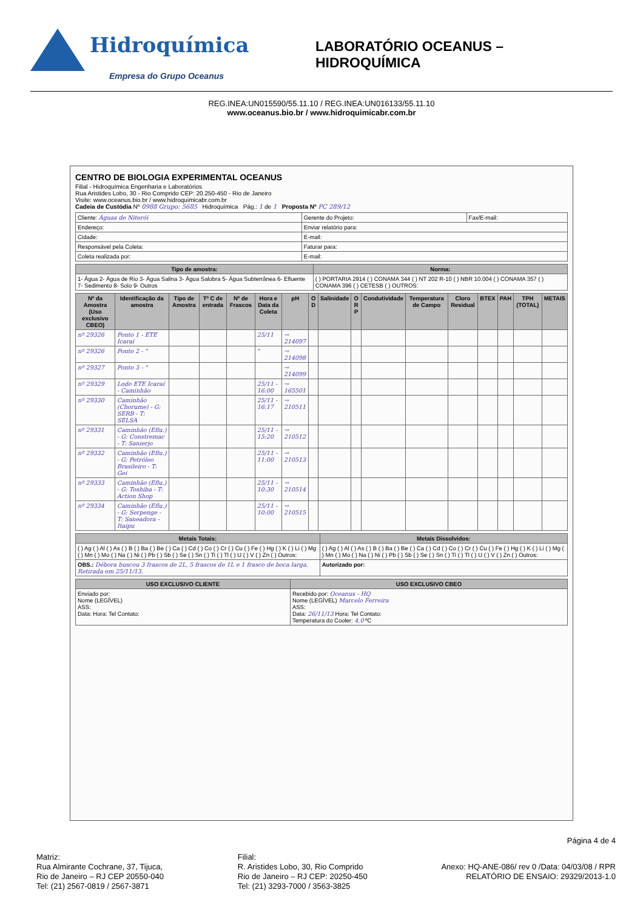Hidroquímica
Empresa do Grupo Oceanus
LABORATÓRIO OCEANUS – HIDROQUÍMICA
REG.INEA:UN015590/55.11.10 / REG.INEA:UN016133/55.11.10
www.oceanus.bio.br / www.hidroquimicabr.com.br
CENTRO DE BIOLOGIA EXPERIMENTAL OCEANUS
Filial - Hidroquímica Engenharia e Laboratórios
Rua Aristides Lobo, 30 - Rio Comprido CEP: 20.250-450 - Rio de Janeiro
Visite: www.oceanus.bio.br / www.hidroquimicabr.com.br
Cadeia de Custódia Nº 0988 Grupo: 5685 Hidroquímica Pág.: 1 de 1 Proposta Nº PC 289/12
| Cliente: Águas de Niterói | Gerente do Projeto: | Fax/E-mail: |
| Endereço: | Enviar relatório para: | |
| Cidade: | E-mail: | |
| Responsável pela Coleta: | Faturar para: | |
| Coleta realizada por: | E-mail: | |
| Tipo de amostra: | Norma: |
| --- | --- |
| 1- Água 2- Água de Rio 3- Água Salina 3- Água Salobra 5- Água Subterrânea 6- Efluente 7- Sedimento 8- Solo 9- Outros | ( ) PORTARIA 2914 ( ) CONAMA 344 ( ) NT 202 R-10 ( ) NBR 10.004 ( ) CONAMA 357 ( ) CONAMA 396 ( ) CETESB ( ) OUTROS: |
| Nº da Amostra (Uso exclusivo CBEO) | Identificação da amostra | Tipo de Amostra | Tº C de entrada | Nº de Frascos | Hora e Data da Coleta | pH | O D | Salinidade | O R P | Condutividade | Temperatura de Campo | Cloro Residual | BTEX | PAH | TPH (TOTAL) | METAIS |
| --- | --- | --- | --- | --- | --- | --- | --- | --- | --- | --- | --- | --- | --- | --- | --- | --- |
| nº 29326 | Ponto 1 - ETE Icaraí | | | | 25/11 | → 214097 | | | | | | | | | | |
| nº 29326 | Ponto 2 - " | | | | " | → 214098 | | | | | | | | | | |
| nº 29327 | Ponto 3 - " | | | | | → 214099 | | | | | | | | | | |
| nº 29329 | Lodo ETE Icaraí - Caminhão | | | | 25/11 - 16:00 | → 165501 | | | | | | | | | | |
| nº 29330 | Caminhão (Chorume) - G: SERB - T: SELSA | | | | 25/11 - 16:17 | → 210511 | | | | | | | | | | |
| nº 29331 | Caminhão (Eflu.) - G: Constremac - T: Sanierjo | | | | 25/11 - 15:20 | → 210512 | | | | | | | | | | |
| nº 29332 | Caminhão (Eflu.) - G: Petróleo Brasileiro - T: Gei | | | | 25/11 - 11:00 | → 210513 | | | | | | | | | | |
| nº 29333 | Caminhão (Eflu.) - G: Toshiba - T: Action Shop | | | | 25/11 - 10:30 | → 210514 | | | | | | | | | | |
| nº 29334 | Caminhão (Eflu.) - G: Serpenge - T: Saneadora - Itaipu | | | | 25/11 - 10:00 | → 210515 | | | | | | | | | | |
| Metais Totais: | Metais Dissolvidos: |
| --- | --- |
| ( ) Ag ( ) Al ( ) As ( ) B ( ) Ba ( ) Be ( ) Ca ( ) Cd ( ) Co ( ) Cr ( ) Cu ( ) Fe ( ) Hg ( ) K ( ) Li ( ) Mg ( ) Mn ( ) Mo ( ) Na ( ) Ni ( ) Pb ( ) Sb ( ) Se ( ) Sn ( ) Ti ( ) Tl ( ) U ( ) V ( ) Zn ( ) Outros: | ( ) Ag ( ) Al ( ) As ( ) B ( ) Ba ( ) Be ( ) Ca ( ) Cd ( ) Co ( ) Cr ( ) Cu ( ) Fe ( ) Hg ( ) K ( ) Li ( ) Mg ( ) Mn ( ) Mo ( ) Na ( ) Ni ( ) Pb ( ) Sb ( ) Se ( ) Sn ( ) Ti ( ) Tl ( ) U ( ) V ( ) Zn ( ) Outros: |
| OBS.: Débora buscou 3 frascos de 2L, 5 frascos de 1L e 1 frasco de boca larga. Retirada em 25/11/13. | Autorizado por: |
| USO EXCLUSIVO CLIENTE | USO EXCLUSIVO CBEO |
| --- | --- |
| Enviado por: Nome (LEGÍVEL) ASS: Data: Hora: Tel Contato: | Recebido por: Oceanus - HQ Nome (LEGÍVEL) Marcelo Ferreira ASS: Data: 26/11/13 Hora: Tel Contato: Temperatura do Cooler: 4,0 ºC |
Página 4 de 4
Matriz:
Rua Almirante Cochrane, 37, Tijuca,
Rio de Janeiro – RJ CEP 20550-040
Tel: (21) 2567-0819 / 2567-3871
Filial:
R. Aristides Lobo, 30, Rio Comprido
Rio de Janeiro – RJ CEP: 20250-450
Tel: (21) 3293-7000 / 3563-3825
Anexo: HQ-ANE-086/ rev 0 /Data: 04/03/08 / RPR
RELATÓRIO DE ENSAIO: 29329/2013-1.0